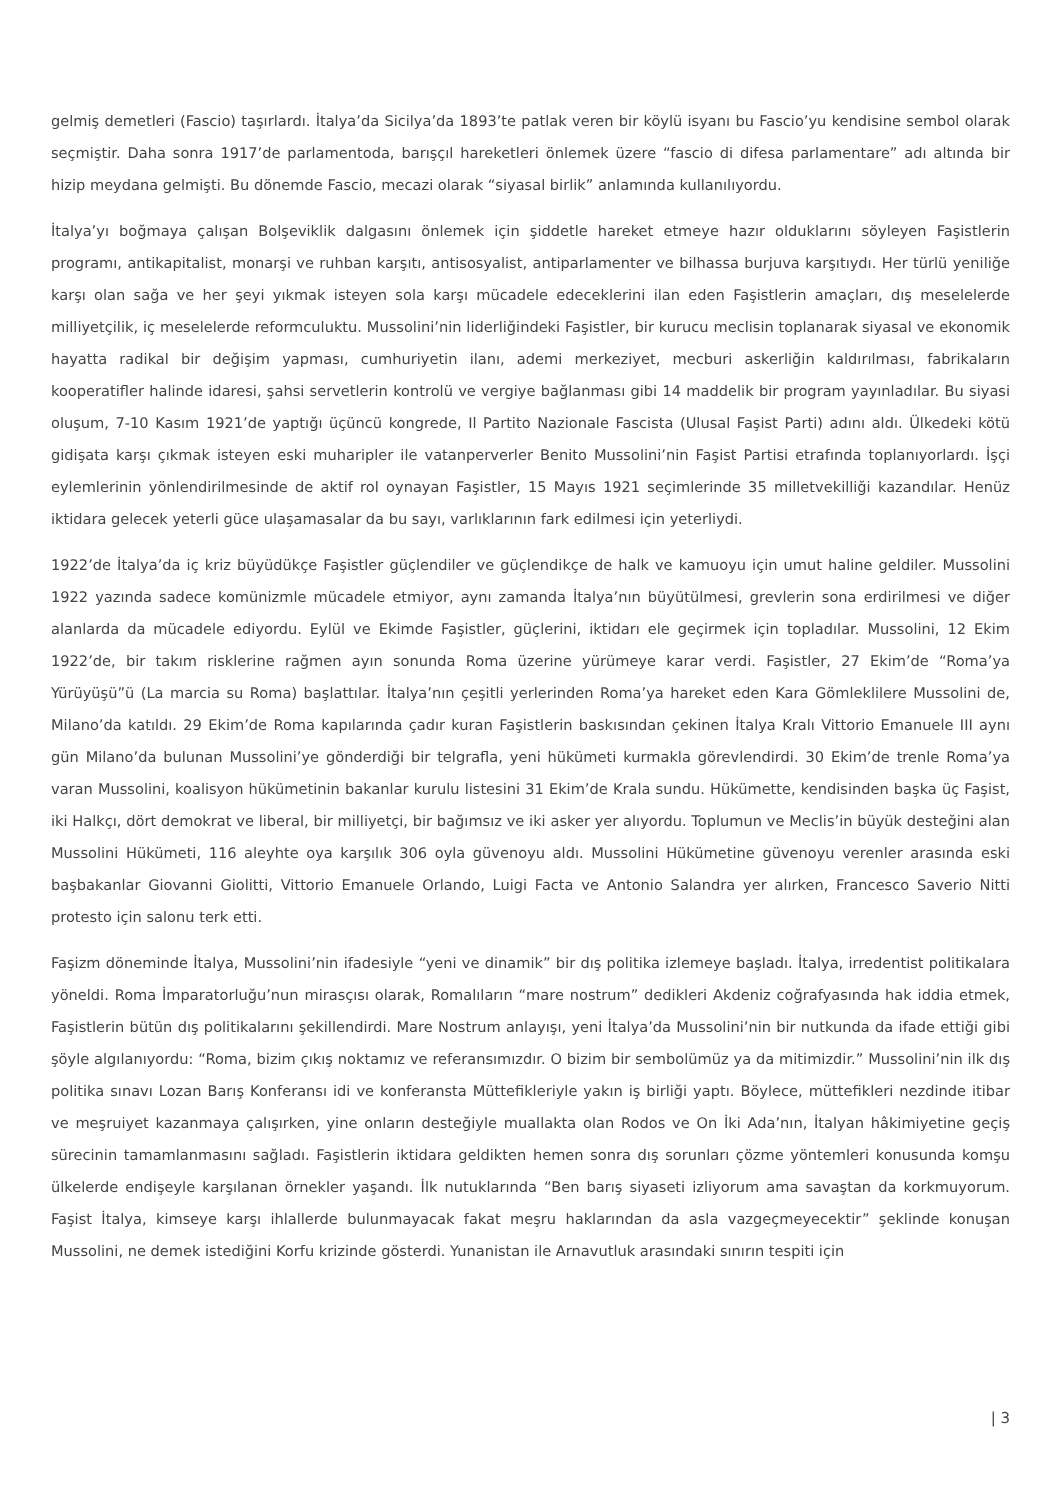gelmiş demetleri (Fascio) taşırlardı. İtalya’da Sicilya’da 1893’te patlak veren bir köylü isyanı bu Fascio’yu kendisine sembol olarak seçmiştir. Daha sonra 1917’de parlamentoda, barışçıl hareketleri önlemek üzere “fascio di difesa parlamentare” adı altında bir hizip meydana gelmişti. Bu dönemde Fascio, mecazi olarak “siyasal birlik” anlamında kullanılıyordu.
İtalya’yı boğmaya çalışan Bolşeviklik dalgasını önlemek için şiddetle hareket etmeye hazır olduklarını söyleyen Faşistlerin programı, antikapitalist, monarşi ve ruhban karşıtı, antisosyalist, antiparlamenter ve bilhassa burjuva karşıtıydı. Her türlü yeniliğe karşı olan sağa ve her şeyi yıkmak isteyen sola karşı mücadele edeceklerini ilan eden Faşistlerin amaçları, dış meselelerde milliyetçilik, iç meselelerde reformculuktu. Mussolini’nin liderliğindeki Faşistler, bir kurucu meclisin toplanarak siyasal ve ekonomik hayatta radikal bir değişim yapması, cumhuriyetin ilanı, ademi merkeziyet, mecburi askerliğin kaldırılması, fabrikaların kooperatifler halinde idaresi, şahsi servetlerin kontrolü ve vergiye bağlanması gibi 14 maddelik bir program yayınladılar. Bu siyasi oluşum, 7-10 Kasım 1921’de yaptığı üçüncü kongrede, Il Partito Nazionale Fascista (Ulusal Faşist Parti) adını aldı. Ülkedeki kötü gidişata karşı çıkmak isteyen eski muharipler ile vatanperverler Benito Mussolini’nin Faşist Partisi etrafında toplanıyorlardı. İşçi eylemlerinin yönlendirilmesinde de aktif rol oynayan Faşistler, 15 Mayıs 1921 seçimlerinde 35 milletvekilliği kazandılar. Henüz iktidara gelecek yeterli güce ulaşamasalar da bu sayı, varlıklarının fark edilmesi için yeterliydi.
1922’de İtalya’da iç kriz büyüdükçe Faşistler güçlendiler ve güçlendikçe de halk ve kamuoyu için umut haline geldiler. Mussolini 1922 yazında sadece komünizmle mücadele etmiyor, aynı zamanda İtalya’nın büyütülmesi, grevlerin sona erdirilmesi ve diğer alanlarda da mücadele ediyordu. Eylül ve Ekimde Faşistler, güçlerini, iktidarı ele geçirmek için topladılar. Mussolini, 12 Ekim 1922’de, bir takım risklerine rağmen ayın sonunda Roma üzerine yürümeye karar verdi. Faşistler, 27 Ekim’de “Roma’ya Yürüyüşü”ü (La marcia su Roma) başlattılar. İtalya’nın çeşitli yerlerinden Roma’ya hareket eden Kara Gömleklilere Mussolini de, Milano’da katıldı. 29 Ekim’de Roma kapılarında çadır kuran Faşistlerin baskısından çekinen İtalya Kralı Vittorio Emanuele III aynı gün Milano’da bulunan Mussolini’ye gönderdiği bir telgrafla, yeni hükümeti kurmakla görevlendirdi. 30 Ekim’de trenle Roma’ya varan Mussolini, koalisyon hükümetinin bakanlar kurulu listesini 31 Ekim’de Krala sundu. Hükümette, kendisinden başka üç Faşist, iki Halkçı, dört demokrat ve liberal, bir milliyetçi, bir bağımsız ve iki asker yer alıyordu. Toplumun ve Meclis’in büyük desteğini alan Mussolini Hükümeti, 116 aleyhte oya karşılık 306 oyla güvenoyu aldı. Mussolini Hükümetine güvenoyu verenler arasında eski başbakanlar Giovanni Giolitti, Vittorio Emanuele Orlando, Luigi Facta ve Antonio Salandra yer alırken, Francesco Saverio Nitti protesto için salonu terk etti.
Faşizm döneminde İtalya, Mussolini’nin ifadesiyle “yeni ve dinamik” bir dış politika izlemeye başladı. İtalya, irredentist politikalara yöneldi. Roma İmparatorluğu’nun mirasçısı olarak, Romalıların “mare nostrum” dedikleri Akdeniz coğrafyasında hak iddia etmek, Faşistlerin bütün dış politikalarını şekillendirdi. Mare Nostrum anlayışı, yeni İtalya’da Mussolini’nin bir nutkunda da ifade ettiği gibi şöyle algılanıyordu: “Roma, bizim çıkış noktamız ve referansımızdır. O bizim bir sembolümüz ya da mitimizdir.” Mussolini’nin ilk dış politika sınavı Lozan Barış Konferansı idi ve konferansta Müttefikleriyle yakın iş birliği yaptı. Böylece, müttefikleri nezdinde itibar ve meşruiyet kazanmaya çalışırken, yine onların desteğiyle muallakta olan Rodos ve On İki Ada’nın, İtalyan hâkimiyetine geçiş sürecinin tamamlanmasını sağladı. Faşistlerin iktidara geldikten hemen sonra dış sorunları çözme yöntemleri konusunda komşu ülkelerde endişeyle karşılanan örnekler yaşandı. İlk nutuklarında “Ben barış siyaseti izliyorum ama savaştan da korkmuyorum. Faşist İtalya, kimseye karşı ihlallerde bulunmayacak fakat meşru haklarından da asla vazgeçmeyecektir” şeklinde konuşan Mussolini, ne demek istediğini Korfu krizinde gösterdi. Yunanistan ile Arnavutluk arasındaki sınırın tespiti için
| 3